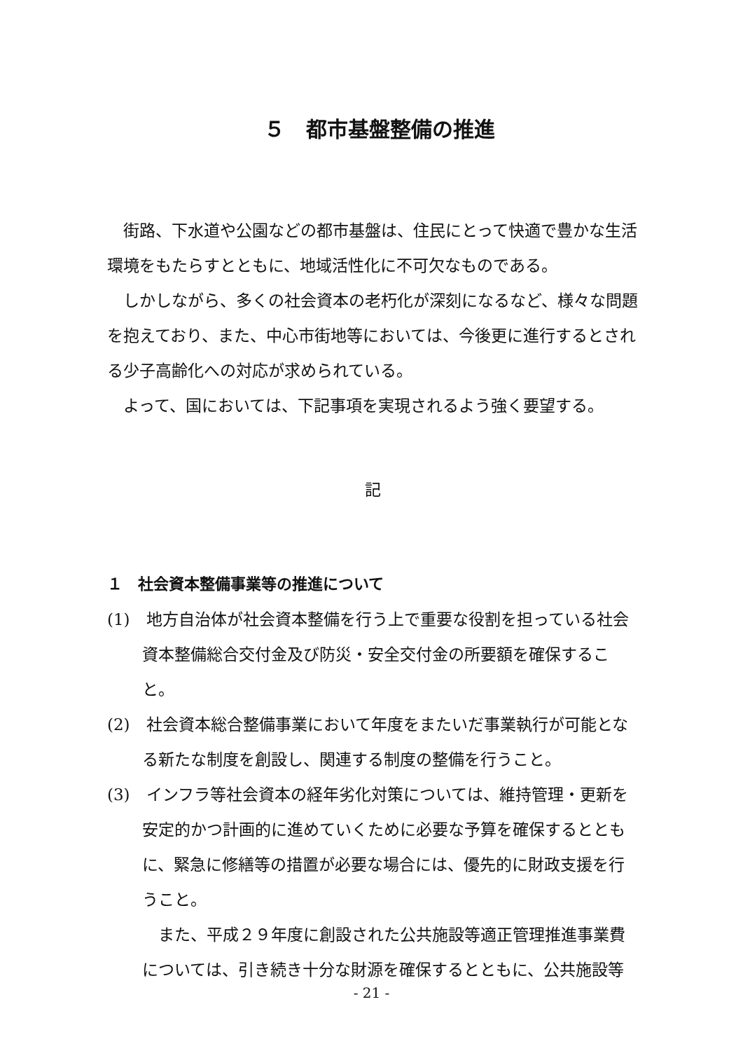５　都市基盤整備の推進
街路、下水道や公園などの都市基盤は、住民にとって快適で豊かな生活環境をもたらすとともに、地域活性化に不可欠なものである。
しかしながら、多くの社会資本の老朽化が深刻になるなど、様々な問題を抱えており、また、中心市街地等においては、今後更に進行するとされる少子高齢化への対応が求められている。
よって、国においては、下記事項を実現されるよう強く要望する。
記
１　社会資本整備事業等の推進について
(1)　地方自治体が社会資本整備を行う上で重要な役割を担っている社会資本整備総合交付金及び防災・安全交付金の所要額を確保すること。
(2)　社会資本総合整備事業において年度をまたいだ事業執行が可能となる新たな制度を創設し、関連する制度の整備を行うこと。
(3)　インフラ等社会資本の経年劣化対策については、維持管理・更新を安定的かつ計画的に進めていくために必要な予算を確保するとともに、緊急に修繕等の措置が必要な場合には、優先的に財政支援を行うこと。
また、平成２９年度に創設された公共施設等適正管理推進事業費については、引き続き十分な財源を確保するとともに、公共施設等
- 21 -